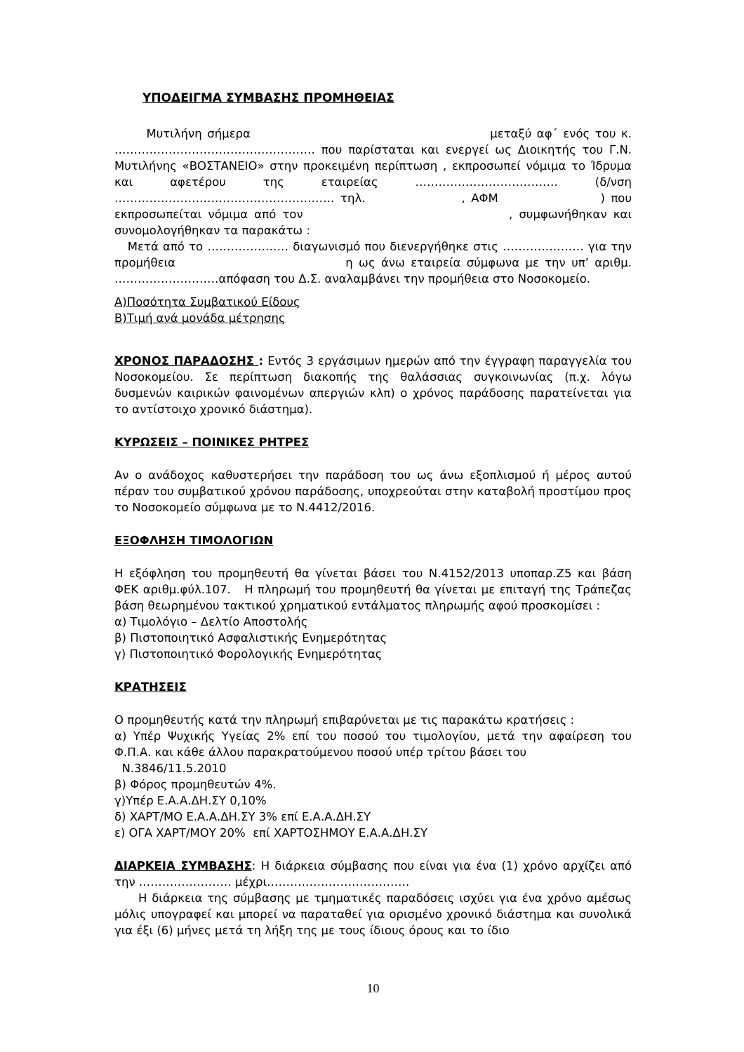ΥΠΟΔΕΙΓΜΑ ΣΥΜΒΑΣΗΣ ΠΡΟΜΗΘΕΙΑΣ
Μυτιλήνη σήμερα μεταξύ αφ΄ ενός του κ. ……………………………………………. που παρίσταται και ενεργεί ως Διοικητής του Γ.Ν. Μυτιλήνης «ΒΟΣΤΑΝΕΙΟ» στην προκειμένη περίπτωση , εκπροσωπεί νόμιμα το Ίδρυμα και αφετέρου της εταιρείας ………………………………. (δ/νση ………………………………………………… τηλ. , ΑΦΜ ) που εκπροσωπείται νόμιμα από τον , συμφωνήθηκαν και συνομολογήθηκαν τα παρακάτω :
Μετά από το ………………… διαγωνισμό που διενεργήθηκε στις ………………… για την προμήθεια η ως άνω εταιρεία σύμφωνα με την υπ’ αριθμ. ………………………απόφαση του Δ.Σ. αναλαμβάνει την προμήθεια στο Νοσοκομείο.
Α)Ποσότητα Συμβατικού Είδους
Β)Τιμή ανά μονάδα μέτρησης
ΧΡΟΝΟΣ ΠΑΡΑΔΟΣΗΣ : Εντός 3 εργάσιμων ημερών από την έγγραφη παραγγελία του Νοσοκομείου. Σε περίπτωση διακοπής της θαλάσσιας συγκοινωνίας (π.χ. λόγω δυσμενών καιρικών φαινομένων απεργιών κλπ) ο χρόνος παράδοσης παρατείνεται για το αντίστοιχο χρονικό διάστημα).
ΚΥΡΩΣΕΙΣ – ΠΟΙΝΙΚΕΣ ΡΗΤΡΕΣ
Αν ο ανάδοχος καθυστερήσει την παράδοση του ως άνω εξοπλισμού ή μέρος αυτού πέραν του συμβατικού χρόνου παράδοσης, υποχρεούται στην καταβολή προστίμου προς το Νοσοκομείο σύμφωνα με το Ν.4412/2016.
ΕΞΟΦΛΗΣΗ ΤΙΜΟΛΟΓΙΩΝ
Η εξόφληση του προμηθευτή θα γίνεται βάσει του Ν.4152/2013 υποπαρ.Ζ5 και βάση ΦΕΚ αριθμ.φύλ.107. Η πληρωμή του προμηθευτή θα γίνεται με επιταγή της Τράπεζας βάση θεωρημένου τακτικού χρηματικού εντάλματος πληρωμής αφού προσκομίσει :
α) Τιμολόγιο – Δελτίο Αποστολής
β) Πιστοποιητικό Ασφαλιστικής Ενημερότητας
γ) Πιστοποιητικό Φορολογικής Ενημερότητας
ΚΡΑΤΗΣΕΙΣ
Ο προμηθευτής κατά την πληρωμή επιβαρύνεται με τις παρακάτω κρατήσεις :
α) Υπέρ Ψυχικής Υγείας 2% επί του ποσού του τιμολογίου, μετά την αφαίρεση του Φ.Π.Α. και κάθε άλλου παρακρατούμενου ποσού υπέρ τρίτου βάσει του
Ν.3846/11.5.2010
β) Φόρος προμηθευτών 4%.
γ)Υπέρ Ε.Α.Α.ΔΗ.ΣΥ 0,10%
δ) ΧΑΡΤ/ΜΟ Ε.Α.Α.ΔΗ.ΣΥ 3% επί Ε.Α.Α.ΔΗ.ΣΥ
ε) ΟΓΑ ΧΑΡΤ/ΜΟΥ 20% επί ΧΑΡΤΟΣΗΜΟΥ Ε.Α.Α.ΔΗ.ΣΥ
ΔΙΑΡΚΕΙΑ ΣΥΜΒΑΣΗΣ: Η διάρκεια σύμβασης που είναι για ένα (1) χρόνο αρχίζει από την …………………… μέχρι……………………………….
Η διάρκεια της σύμβασης με τμηματικές παραδόσεις ισχύει για ένα χρόνο αμέσως μόλις υπογραφεί και μπορεί να παραταθεί για ορισμένο χρονικό διάστημα και συνολικά για έξι (6) μήνες μετά τη λήξη της με τους ίδιους όρους και το ίδιο
10